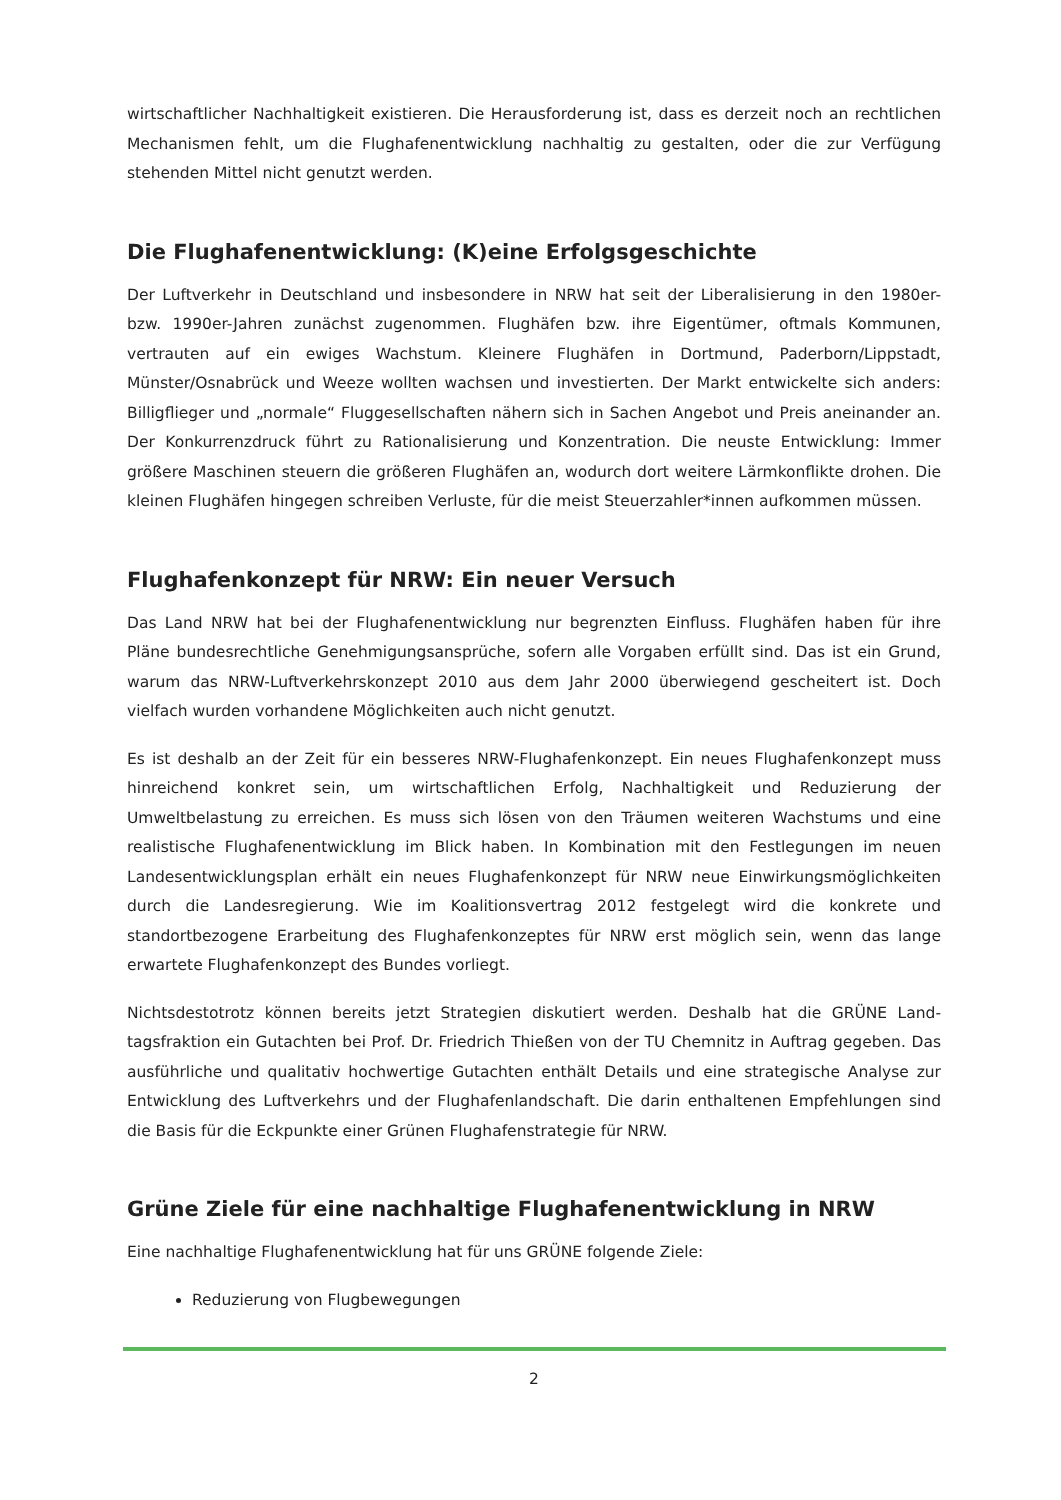wirtschaftlicher Nachhaltigkeit existieren. Die Herausforderung ist, dass es derzeit noch an recht­lichen Mechanismen fehlt, um die Flughafenentwicklung nachhaltig zu gestalten, oder die zur Verfügung stehenden Mittel nicht genutzt werden.
Die Flughafenentwicklung: (K)eine Erfolgsgeschichte
Der Luftverkehr in Deutschland und insbesondere in NRW hat seit der Liberalisierung in den 1980er- bzw. 1990er-Jahren zunächst zugenommen. Flughäfen bzw. ihre Eigentümer, oftmals Kommunen, vertrauten auf ein ewiges Wachstum. Kleinere Flughäfen in Dortmund, Pader­born/Lippstadt, Münster/Osnabrück und Weeze wollten wachsen und investierten. Der Markt ent­wickelte sich anders: Billigflieger und „normale“ Fluggesellschaften nähern sich in Sachen Ange­bot und Preis aneinander an. Der Konkurrenzdruck führt zu Rationalisierung und Konzentration. Die neuste Entwicklung: Immer größere Maschinen steuern die größeren Flughäfen an, wodurch dort weitere Lärmkonflikte drohen. Die kleinen Flughäfen hingegen schreiben Verluste, für die meist Steuerzahler*innen aufkommen müssen.
Flughafenkonzept für NRW: Ein neuer Versuch
Das Land NRW hat bei der Flughafenentwicklung nur begrenzten Einfluss. Flughäfen haben für ihre Pläne bundesrechtliche Genehmigungsansprüche, sofern alle Vorgaben erfüllt sind. Das ist ein Grund, warum das NRW-Luftverkehrskonzept 2010 aus dem Jahr 2000 überwiegend geschei­tert ist. Doch vielfach wurden vorhandene Möglichkeiten auch nicht genutzt.
Es ist deshalb an der Zeit für ein besseres NRW-Flughafenkonzept. Ein neues Flughafenkonzept muss hinreichend konkret sein, um wirtschaftlichen Erfolg, Nachhaltigkeit und Reduzierung der Umweltbelastung zu erreichen. Es muss sich lösen von den Träumen weiteren Wachstums und eine realistische Flughafenentwicklung im Blick haben. In Kombination mit den Festlegungen im neuen Landesentwicklungsplan erhält ein neues Flughafenkonzept für NRW neue Einwirkungs­möglichkeiten durch die Landesregierung. Wie im Koalitionsvertrag 2012 festgelegt wird die kon­krete und standortbezogene Erarbeitung des Flughafenkonzeptes für NRW erst möglich sein, wenn das lange erwartete Flughafenkonzept des Bundes vorliegt.
Nichtsdestotrotz können bereits jetzt Strategien diskutiert werden. Deshalb hat die GRÜNE Land­tagsfraktion ein Gutachten bei Prof. Dr. Friedrich Thießen von der TU Chemnitz in Auftrag gege­ben. Das ausführliche und qualitativ hochwertige Gutachten enthält Details und eine strategische Analyse zur Entwicklung des Luftverkehrs und der Flughafenlandschaft. Die darin enthaltenen Empfehlungen sind die Basis für die Eckpunkte einer Grünen Flughafenstrategie für NRW.
Grüne Ziele für eine nachhaltige Flughafenentwicklung in NRW
Eine nachhaltige Flughafenentwicklung hat für uns GRÜNE folgende Ziele:
Reduzierung von Flugbewegungen
2